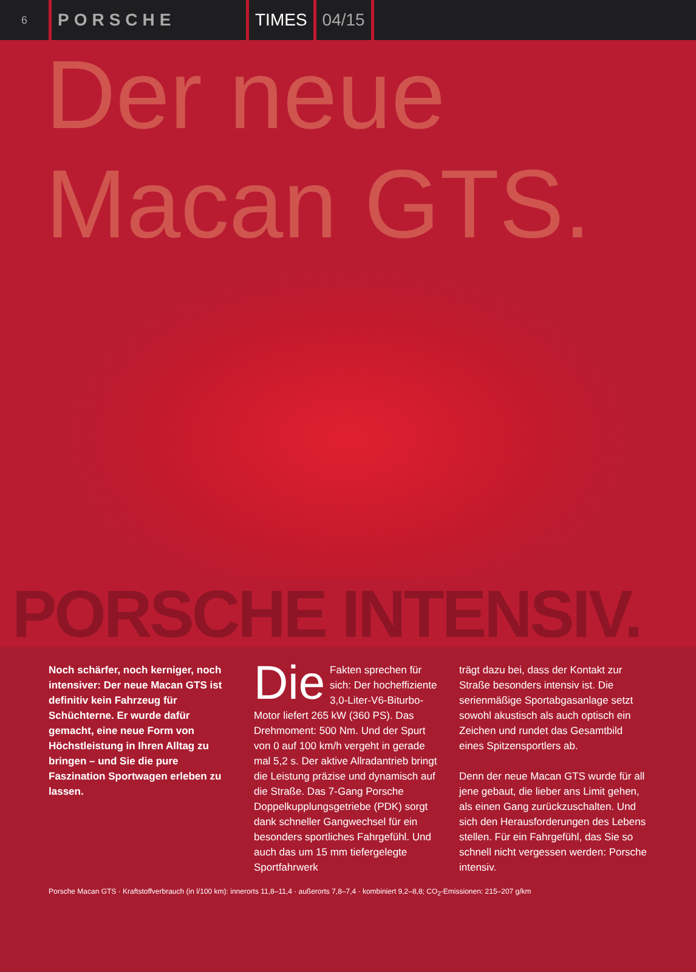6 PORSCHE TIMES 04/15
Der neue
Macan GTS.
PORSCHE INTENSIV.
Noch schärfer, noch kerniger, noch intensiver: Der neue Macan GTS ist definitiv kein Fahrzeug für Schüchterne. Er wurde dafür gemacht, eine neue Form von Höchstleistung in Ihren Alltag zu bringen – und Sie die pure Faszination Sportwagen erleben zu lassen.
Die Fakten sprechen für sich: Der hocheffiziente 3,0-Liter-V6-Biturbo-Motor liefert 265 kW (360 PS). Das Drehmoment: 500 Nm. Und der Spurt von 0 auf 100 km/h vergeht in gerade mal 5,2 s. Der aktive Allradantrieb bringt die Leistung präzise und dynamisch auf die Straße. Das 7-Gang Porsche Doppelkupplungsgetriebe (PDK) sorgt dank schneller Gangwechsel für ein besonders sportliches Fahrgefühl. Und auch das um 15 mm tiefergelegte Sportfahrwerk
trägt dazu bei, dass der Kontakt zur Straße besonders intensiv ist. Die serienmäßige Sportabgasanlage setzt sowohl akustisch als auch optisch ein Zeichen und rundet das Gesamtbild eines Spitzensportlers ab.
Denn der neue Macan GTS wurde für all jene gebaut, die lieber ans Limit gehen, als einen Gang zurückzuschalten. Und sich den Herausforderungen des Lebens stellen. Für ein Fahrgefühl, das Sie so schnell nicht vergessen werden: Porsche intensiv.
Porsche Macan GTS · Kraftstoffverbrauch (in l/100 km): innerorts 11,8–11,4 · außerorts 7,8–7,4 · kombiniert 9,2–8,8; CO<sub>2</sub>-Emissionen: 215–207 g/km